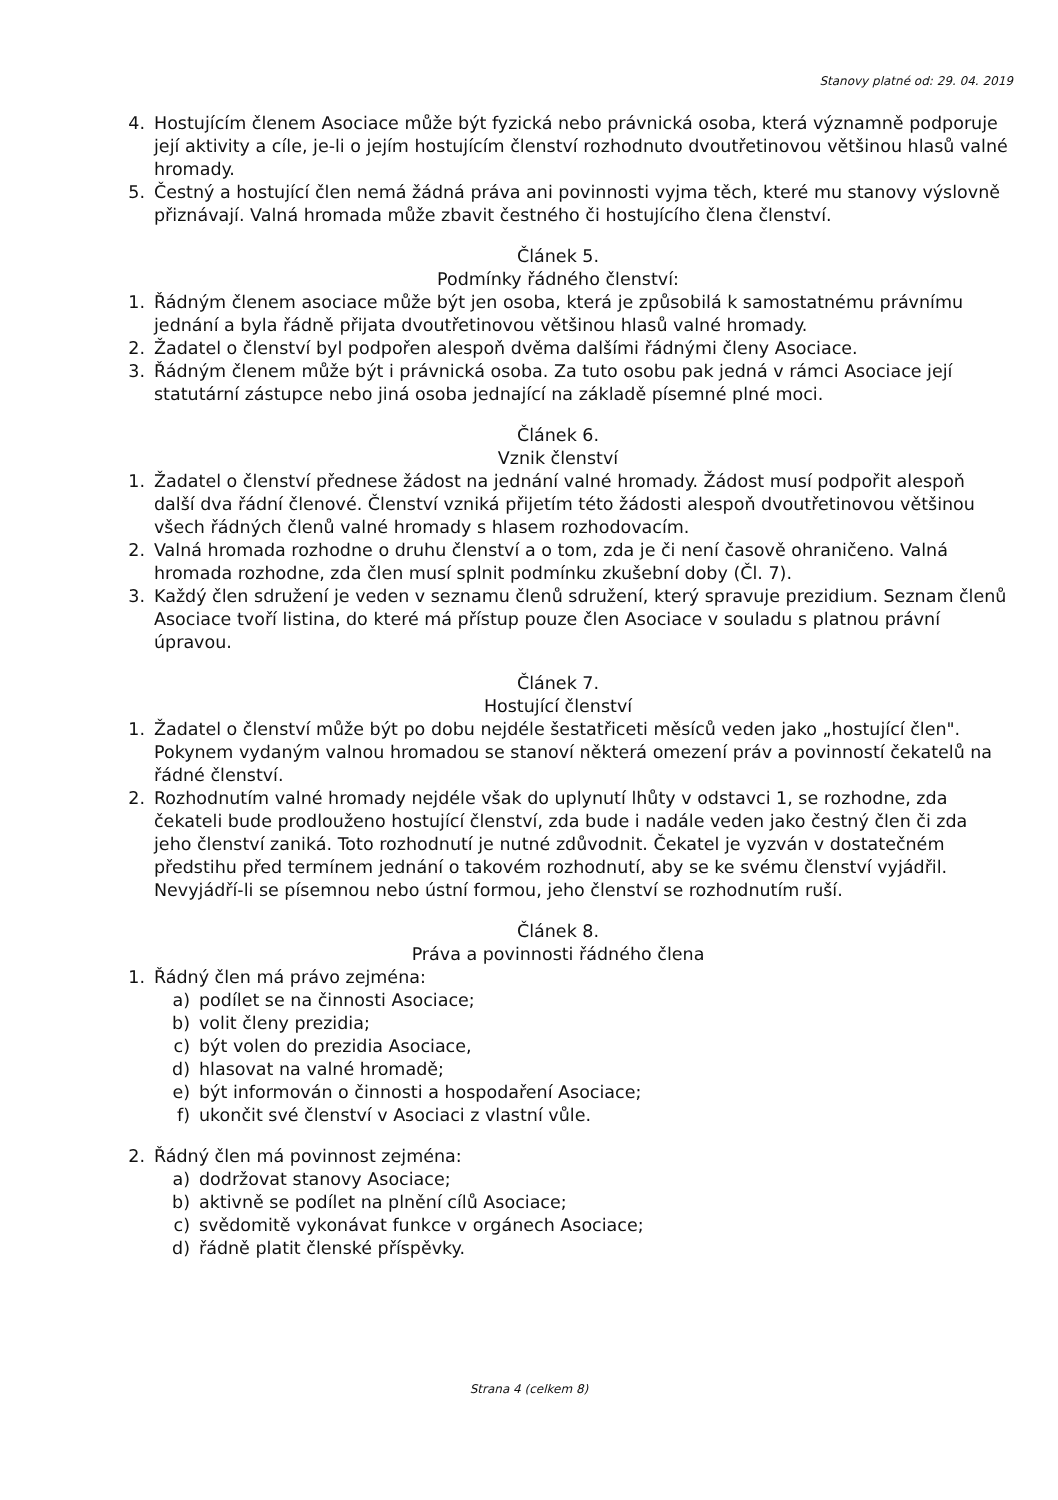Stanovy platné od: 29. 04. 2019
4. Hostujícím členem Asociace může být fyzická nebo právnická osoba, která významně podporuje její aktivity a cíle, je-li o jejím hostujícím členství rozhodnuto dvoutřetinovou většinou hlasů valné hromady.
5. Čestný a hostující člen nemá žádná práva ani povinnosti vyjma těch, které mu stanovy výslovně přiznávají. Valná hromada může zbavit čestného či hostujícího člena členství.
Článek 5.
Podmínky řádného členství:
1. Řádným členem asociace může být jen osoba, která je způsobilá k samostatnému právnímu jednání a byla řádně přijata dvoutřetinovou většinou hlasů valné hromady.
2. Žadatel o členství byl podpořen alespoň dvěma dalšími řádnými členy Asociace.
3. Řádným členem může být i právnická osoba. Za tuto osobu pak jedná v rámci Asociace její statutární zástupce nebo jiná osoba jednající na základě písemné plné moci.
Článek 6.
Vznik členství
1. Žadatel o členství přednese žádost na jednání valné hromady. Žádost musí podpořit alespoň další dva řádní členové. Členství vzniká přijetím této žádosti alespoň dvoutřetinovou většinou všech řádných členů valné hromady s hlasem rozhodovacím.
2. Valná hromada rozhodne o druhu členství a o tom, zda je či není časově ohraničeno. Valná hromada rozhodne, zda člen musí splnit podmínku zkušební doby (Čl. 7).
3. Každý člen sdružení je veden v seznamu členů sdružení, který spravuje prezidium. Seznam členů Asociace tvoří listina, do které má přístup pouze člen Asociace v souladu s platnou právní úpravou.
Článek 7.
Hostující členství
1. Žadatel o členství může být po dobu nejdéle šestatřiceti měsíců veden jako „hostující člen". Pokynem vydaným valnou hromadou se stanoví některá omezení práv a povinností čekatelů na řádné členství.
2. Rozhodnutím valné hromady nejdéle však do uplynutí lhůty v odstavci 1, se rozhodne, zda čekateli bude prodlouženo hostující členství, zda bude i nadále veden jako čestný člen či zda jeho členství zaniká. Toto rozhodnutí je nutné zdůvodnit. Čekatel je vyzván v dostatečném předstihu před termínem jednání o takovém rozhodnutí, aby se ke svému členství vyjádřil. Nevyjádří-li se písemnou nebo ústní formou, jeho členství se rozhodnutím ruší.
Článek 8.
Práva a povinnosti řádného člena
1. Řádný člen má právo zejména:
a) podílet se na činnosti Asociace;
b) volit členy prezidia;
c) být volen do prezidia Asociace,
d) hlasovat na valné hromadě;
e) být informován o činnosti a hospodaření Asociace;
f) ukončit své členství v Asociaci z vlastní vůle.
2. Řádný člen má povinnost zejména:
a) dodržovat stanovy Asociace;
b) aktivně se podílet na plnění cílů Asociace;
c) svědomitě vykonávat funkce v orgánech Asociace;
d) řádně platit členské příspěvky.
Strana 4 (celkem 8)